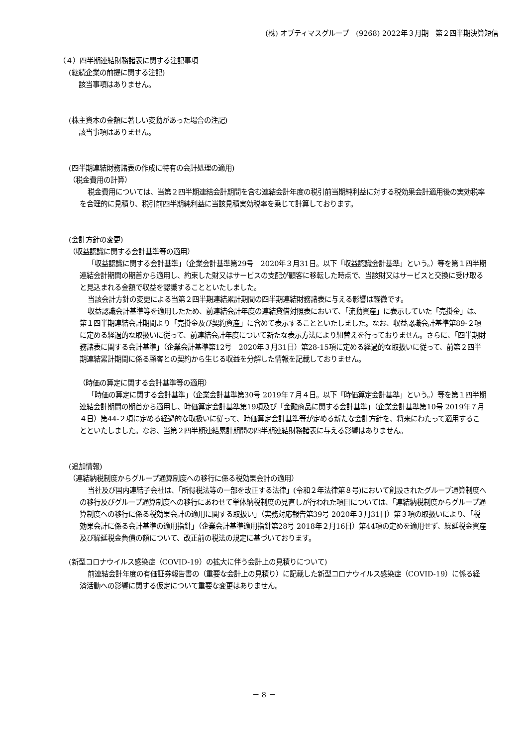(株) オプティマスグループ　(9268) 2022年３月期　第２四半期決算短信
（４）四半期連結財務諸表に関する注記事項
(継続企業の前提に関する注記)
該当事項はありません。
(株主資本の金額に著しい変動があった場合の注記)
該当事項はありません。
(四半期連結財務諸表の作成に特有の会計処理の適用)
（税金費用の計算）
税金費用については、当第２四半期連結会計期間を含む連結会計年度の税引前当期純利益に対する税効果会計適用後の実効税率を合理的に見積り、税引前四半期純利益に当該見積実効税率を乗じて計算しております。
(会計方針の変更)
（収益認識に関する会計基準等の適用）
「収益認識に関する会計基準」（企業会計基準第29号　2020年３月31日。以下「収益認識会計基準」という。）等を第１四半期連結会計期間の期首から適用し、約束した財又はサービスの支配が顧客に移転した時点で、当該財又はサービスと交換に受け取ると見込まれる金額で収益を認識することといたしました。
当該会計方針の変更による当第２四半期連結累計期間の四半期連結財務諸表に与える影響は軽微です。
収益認識会計基準等を適用したため、前連結会計年度の連結貸借対照表において、「流動資産」に表示していた「売掛金」は、第１四半期連結会計期間より「売掛金及び契約資産」に含めて表示することといたしました。なお、収益認識会計基準第89-２項に定める経過的な取扱いに従って、前連結会計年度について新たな表示方法により組替えを行っておりません。さらに、「四半期財務諸表に関する会計基準」（企業会計基準第12号　2020年３月31日）第28-15項に定める経過的な取扱いに従って、前第２四半期連結累計期間に係る顧客との契約から生じる収益を分解した情報を記載しておりません。
（時価の算定に関する会計基準等の適用）
「時価の算定に関する会計基準」（企業会計基準第30号 2019年７月４日。以下「時価算定会計基準」という。）等を第１四半期連結会計期間の期首から適用し、時価算定会計基準第19項及び「金融商品に関する会計基準」（企業会計基準第10号 2019年７月４日）第44-２項に定める経過的な取扱いに従って、時価算定会計基準等が定める新たな会計方針を、将来にわたって適用することといたしました。なお、当第２四半期連結累計期間の四半期連結財務諸表に与える影響はありません。
(追加情報)
（連結納税制度からグループ通算制度への移行に係る税効果会計の適用）
当社及び国内連結子会社は、「所得税法等の一部を改正する法律」(令和２年法律第８号)において創設されたグループ通算制度への移行及びグループ通算制度への移行にあわせて単体納税制度の見直しが行われた項目については、「連結納税制度からグループ通算制度への移行に係る税効果会計の適用に関する取扱い」（実務対応報告第39号 2020年３月31日）第３項の取扱いにより、「税効果会計に係る会計基準の適用指針」（企業会計基準適用指針第28号 2018年２月16日）第44項の定めを適用せず、繰延税金資産及び繰延税金負債の額について、改正前の税法の規定に基づいております。
(新型コロナウイルス感染症（COVID-19）の拡大に伴う会計上の見積りについて)
前連結会計年度の有価証券報告書の（重要な会計上の見積り）に記載した新型コロナウイルス感染症（COVID-19）に係る経済活動への影響に関する仮定について重要な変更はありません。
－ 8 －